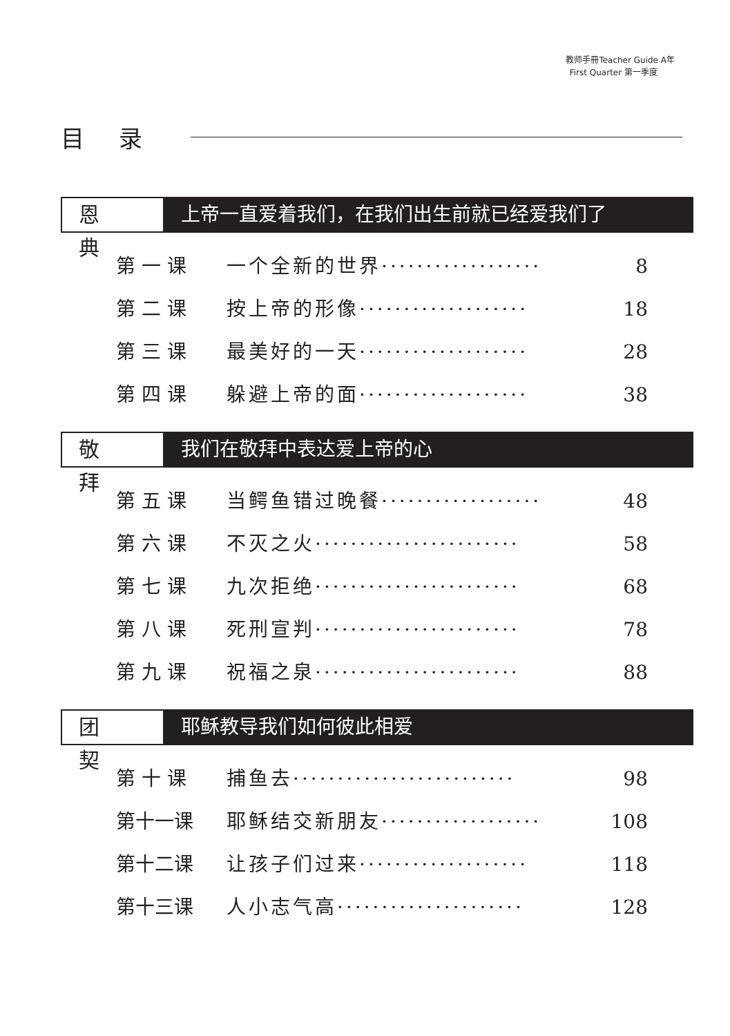教师手冊Teacher Guide A年
First Quarter 第一季度
目录
恩典
上帝一直爱着我们，在我们出生前就已经爱我们了
第 一 课 一个全新的世界·················· 8
第 二 课 按上帝的形像··················· 18
第 三 课 最美好的一天··················· 28
第 四 课 躲避上帝的面··················· 38
敬拜
我们在敬拜中表达爱上帝的心
第 五 课 当鳄鱼错过晚餐·················· 48
第 六 课 不灭之火······················· 58
第 七 课 九次拒绝······················· 68
第 八 课 死刑宣判······················· 78
第 九 课 祝福之泉······················· 88
团契
耶稣教导我们如何彼此相爱
第 十 课 捕鱼去························· 98
第十一课 耶稣结交新朋友·················· 108
第十二课 让孩子们过来··················· 118
第十三课 人小志气高····················· 128